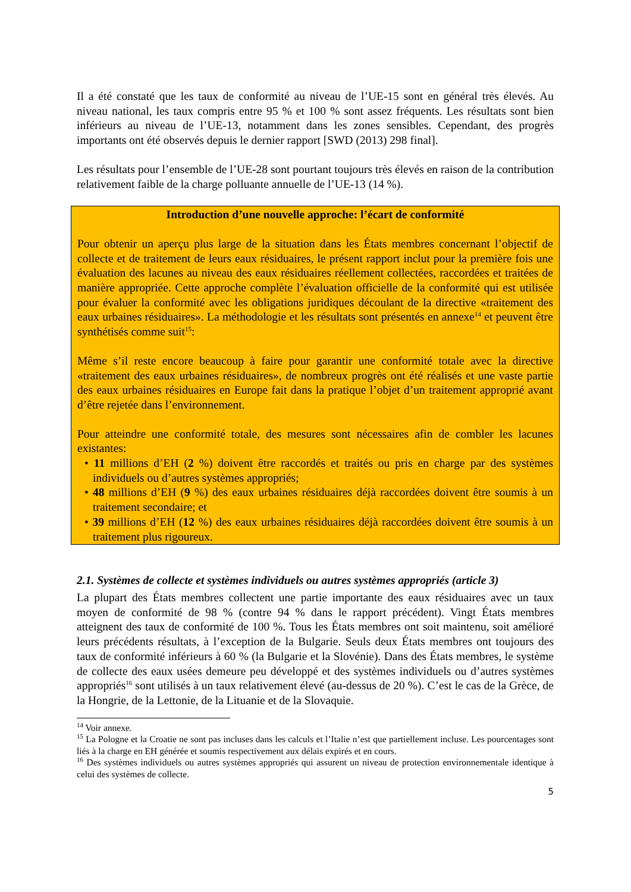Il a été constaté que les taux de conformité au niveau de l’UE-15 sont en général très élevés. Au niveau national, les taux compris entre 95 % et 100 % sont assez fréquents. Les résultats sont bien inférieurs au niveau de l’UE-13, notamment dans les zones sensibles. Cependant, des progrès importants ont été observés depuis le dernier rapport [SWD (2013) 298 final].
Les résultats pour l’ensemble de l’UE-28 sont pourtant toujours très élevés en raison de la contribution relativement faible de la charge polluante annuelle de l’UE-13 (14 %).
Introduction d’une nouvelle approche: l’écart de conformité
Pour obtenir un aperçu plus large de la situation dans les États membres concernant l’objectif de collecte et de traitement de leurs eaux résiduaires, le présent rapport inclut pour la première fois une évaluation des lacunes au niveau des eaux résiduaires réellement collectées, raccordées et traitées de manière appropriée. Cette approche complète l’évaluation officielle de la conformité qui est utilisée pour évaluer la conformité avec les obligations juridiques découlant de la directive «traitement des eaux urbaines résiduaires». La méthodologie et les résultats sont présentés en annexe<sup>14</sup> et peuvent être synthétisés comme suit<sup>15</sup>:
Même s’il reste encore beaucoup à faire pour garantir une conformité totale avec la directive «traitement des eaux urbaines résiduaires», de nombreux progrès ont été réalisés et une vaste partie des eaux urbaines résiduaires en Europe fait dans la pratique l’objet d’un traitement approprié avant d’être rejetée dans l’environnement.
Pour atteindre une conformité totale, des mesures sont nécessaires afin de combler les lacunes existantes:
• 11 millions d’EH (2 %) doivent être raccordés et traités ou pris en charge par des systèmes individuels ou d’autres systèmes appropriés;
• 48 millions d’EH (9 %) des eaux urbaines résiduaires déjà raccordées doivent être soumis à un traitement secondaire; et
• 39 millions d’EH (12 %) des eaux urbaines résiduaires déjà raccordées doivent être soumis à un traitement plus rigoureux.
2.1. Systèmes de collecte et systèmes individuels ou autres systèmes appropriés (article 3)
La plupart des États membres collectent une partie importante des eaux résiduaires avec un taux moyen de conformité de 98 % (contre 94 % dans le rapport précédent). Vingt États membres atteignent des taux de conformité de 100 %. Tous les États membres ont soit maintenu, soit amélioré leurs précédents résultats, à l’exception de la Bulgarie. Seuls deux États membres ont toujours des taux de conformité inférieurs à 60 % (la Bulgarie et la Slovénie). Dans des États membres, le système de collecte des eaux usées demeure peu développé et des systèmes individuels ou d’autres systèmes appropriés<sup>16</sup> sont utilisés à un taux relativement élevé (au-dessus de 20 %). C’est le cas de la Grèce, de la Hongrie, de la Lettonie, de la Lituanie et de la Slovaquie.
<sup>14</sup> Voir annexe.
<sup>15</sup> La Pologne et la Croatie ne sont pas incluses dans les calculs et l’Italie n’est que partiellement incluse. Les pourcentages sont liés à la charge en EH générée et soumis respectivement aux délais expirés et en cours.
<sup>16</sup> Des systèmes individuels ou autres systèmes appropriés qui assurent un niveau de protection environnementale identique à celui des systèmes de collecte.
5